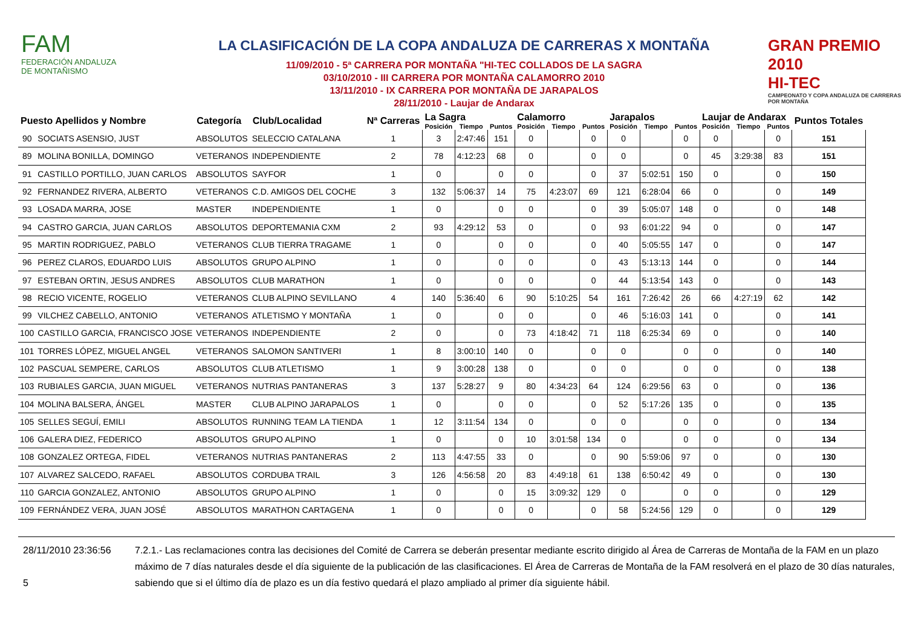FAM
FEDERACIÓN ANDALUZA
DE MONTAÑISMO
LA CLASIFICACIÓN DE LA COPA ANDALUZA DE CARRERAS X MONTAÑA
11/09/2010 - 5ª CARRERA POR MONTAÑA "HI-TEC COLLADOS DE LA SAGRA
03/10/2010 - III CARRERA POR MONTAÑA CALAMORRO 2010
13/11/2010 - IX CARRERA POR MONTAÑA DE JARAPALOS
28/11/2010 - Laujar de Andarax
GRAN PREMIO 2010
HI-TEC
CAMPEONATO Y COPA ANDALUZA DE CARRERAS POR MONTAÑA
| Puesto Apellidos y Nombre | | Categoría | Club/Localidad | Nª Carreras | La Sagra | | | Calamorro | | | Jarapalos | | | Laujar de Andarax | | | Puntos Totales |
| --- | --- | --- | --- | --- | --- | --- | --- | --- | --- | --- | --- | --- | --- | --- | --- | --- | --- |
| | | | | | Posición | Tiempo | Puntos | Posición | Tiempo | Puntos | Posición | Tiempo | Puntos | Posición | Tiempo | Puntos | |
| 90 | SOCIATS ASENSIO, JUST | ABSOLUTOS | SELECCIO CATALANA | 1 | 3 | 2:47:46 | 151 | 0 | | 0 | 0 | | 0 | 0 | | 0 | 151 |
| 89 | MOLINA BONILLA, DOMINGO | VETERANOS | INDEPENDIENTE | 2 | 78 | 4:12:23 | 68 | 0 | | 0 | 0 | | 0 | 45 | 3:29:38 | 83 | 151 |
| 91 | CASTILLO PORTILLO, JUAN CARLOS | ABSOLUTOS | SAYFOR | 1 | 0 | | 0 | 0 | | 0 | 37 | 5:02:51 | 150 | 0 | | 0 | 150 |
| 92 | FERNANDEZ RIVERA, ALBERTO | VETERANOS | C.D. AMIGOS DEL COCHE | 3 | 132 | 5:06:37 | 14 | 75 | 4:23:07 | 69 | 121 | 6:28:04 | 66 | 0 | | 0 | 149 |
| 93 | LOSADA MARRA, JOSE | MASTER | INDEPENDIENTE | 1 | 0 | | 0 | 0 | | 0 | 39 | 5:05:07 | 148 | 0 | | 0 | 148 |
| 94 | CASTRO GARCIA, JUAN CARLOS | ABSOLUTOS | DEPORTEMANIA CXM | 2 | 93 | 4:29:12 | 53 | 0 | | 0 | 93 | 6:01:22 | 94 | 0 | | 0 | 147 |
| 95 | MARTIN RODRIGUEZ, PABLO | VETERANOS | CLUB TIERRA TRAGAME | 1 | 0 | | 0 | 0 | | 0 | 40 | 5:05:55 | 147 | 0 | | 0 | 147 |
| 96 | PEREZ CLAROS, EDUARDO LUIS | ABSOLUTOS | GRUPO ALPINO | 1 | 0 | | 0 | 0 | | 0 | 43 | 5:13:13 | 144 | 0 | | 0 | 144 |
| 97 | ESTEBAN ORTIN, JESUS ANDRES | ABSOLUTOS | CLUB MARATHON | 1 | 0 | | 0 | 0 | | 0 | 44 | 5:13:54 | 143 | 0 | | 0 | 143 |
| 98 | RECIO VICENTE, ROGELIO | VETERANOS | CLUB ALPINO SEVILLANO | 4 | 140 | 5:36:40 | 6 | 90 | 5:10:25 | 54 | 161 | 7:26:42 | 26 | 66 | 4:27:19 | 62 | 142 |
| 99 | VILCHEZ CABELLO, ANTONIO | VETERANOS | ATLETISMO Y MONTAÑA | 1 | 0 | | 0 | 0 | | 0 | 46 | 5:16:03 | 141 | 0 | | 0 | 141 |
| 100 | CASTILLO GARCIA, FRANCISCO JOSE | VETERANOS | INDEPENDIENTE | 2 | 0 | | 0 | 73 | 4:18:42 | 71 | 118 | 6:25:34 | 69 | 0 | | 0 | 140 |
| 101 | TORRES LÓPEZ, MIGUEL ANGEL | VETERANOS | SALOMON SANTIVERI | 1 | 8 | 3:00:10 | 140 | 0 | | 0 | 0 | | 0 | 0 | | 0 | 140 |
| 102 | PASCUAL SEMPERE, CARLOS | ABSOLUTOS | CLUB ATLETISMO | 1 | 9 | 3:00:28 | 138 | 0 | | 0 | 0 | | 0 | 0 | | 0 | 138 |
| 103 | RUBIALES GARCIA, JUAN MIGUEL | VETERANOS | NUTRIAS PANTANERAS | 3 | 137 | 5:28:27 | 9 | 80 | 4:34:23 | 64 | 124 | 6:29:56 | 63 | 0 | | 0 | 136 |
| 104 | MOLINA BALSERA, ÁNGEL | MASTER | CLUB ALPINO JARAPALOS | 1 | 0 | | 0 | 0 | | 0 | 52 | 5:17:26 | 135 | 0 | | 0 | 135 |
| 105 | SELLES SEGUÍ, EMILI | ABSOLUTOS | RUNNING TEAM LA TIENDA | 1 | 12 | 3:11:54 | 134 | 0 | | 0 | 0 | | 0 | 0 | | 0 | 134 |
| 106 | GALERA DIEZ, FEDERICO | ABSOLUTOS | GRUPO ALPINO | 1 | 0 | | 0 | 10 | 3:01:58 | 134 | 0 | | 0 | 0 | | 0 | 134 |
| 108 | GONZALEZ ORTEGA, FIDEL | VETERANOS | NUTRIAS PANTANERAS | 2 | 113 | 4:47:55 | 33 | 0 | | 0 | 90 | 5:59:06 | 97 | 0 | | 0 | 130 |
| 107 | ALVAREZ SALCEDO, RAFAEL | ABSOLUTOS | CORDUBA TRAIL | 3 | 126 | 4:56:58 | 20 | 83 | 4:49:18 | 61 | 138 | 6:50:42 | 49 | 0 | | 0 | 130 |
| 110 | GARCIA GONZALEZ, ANTONIO | ABSOLUTOS | GRUPO ALPINO | 1 | 0 | | 0 | 15 | 3:09:32 | 129 | 0 | | 0 | 0 | | 0 | 129 |
| 109 | FERNÁNDEZ VERA, JUAN JOSÉ | ABSOLUTOS | MARATHON CARTAGENA | 1 | 0 | | 0 | 0 | | 0 | 58 | 5:24:56 | 129 | 0 | | 0 | 129 |
28/11/2010 23:36:56
5
7.2.1.- Las reclamaciones contra las decisiones del Comité de Carrera se deberán presentar mediante escrito dirigido al Área de Carreras de Montaña de la FAM en un plazo máximo de 7 días naturales desde el día siguiente de la publicación de las clasificaciones. El Área de Carreras de Montaña de la FAM resolverá en el plazo de 30 días naturales, sabiendo que si el último día de plazo es un día festivo quedará el plazo ampliado al primer día siguiente hábil.